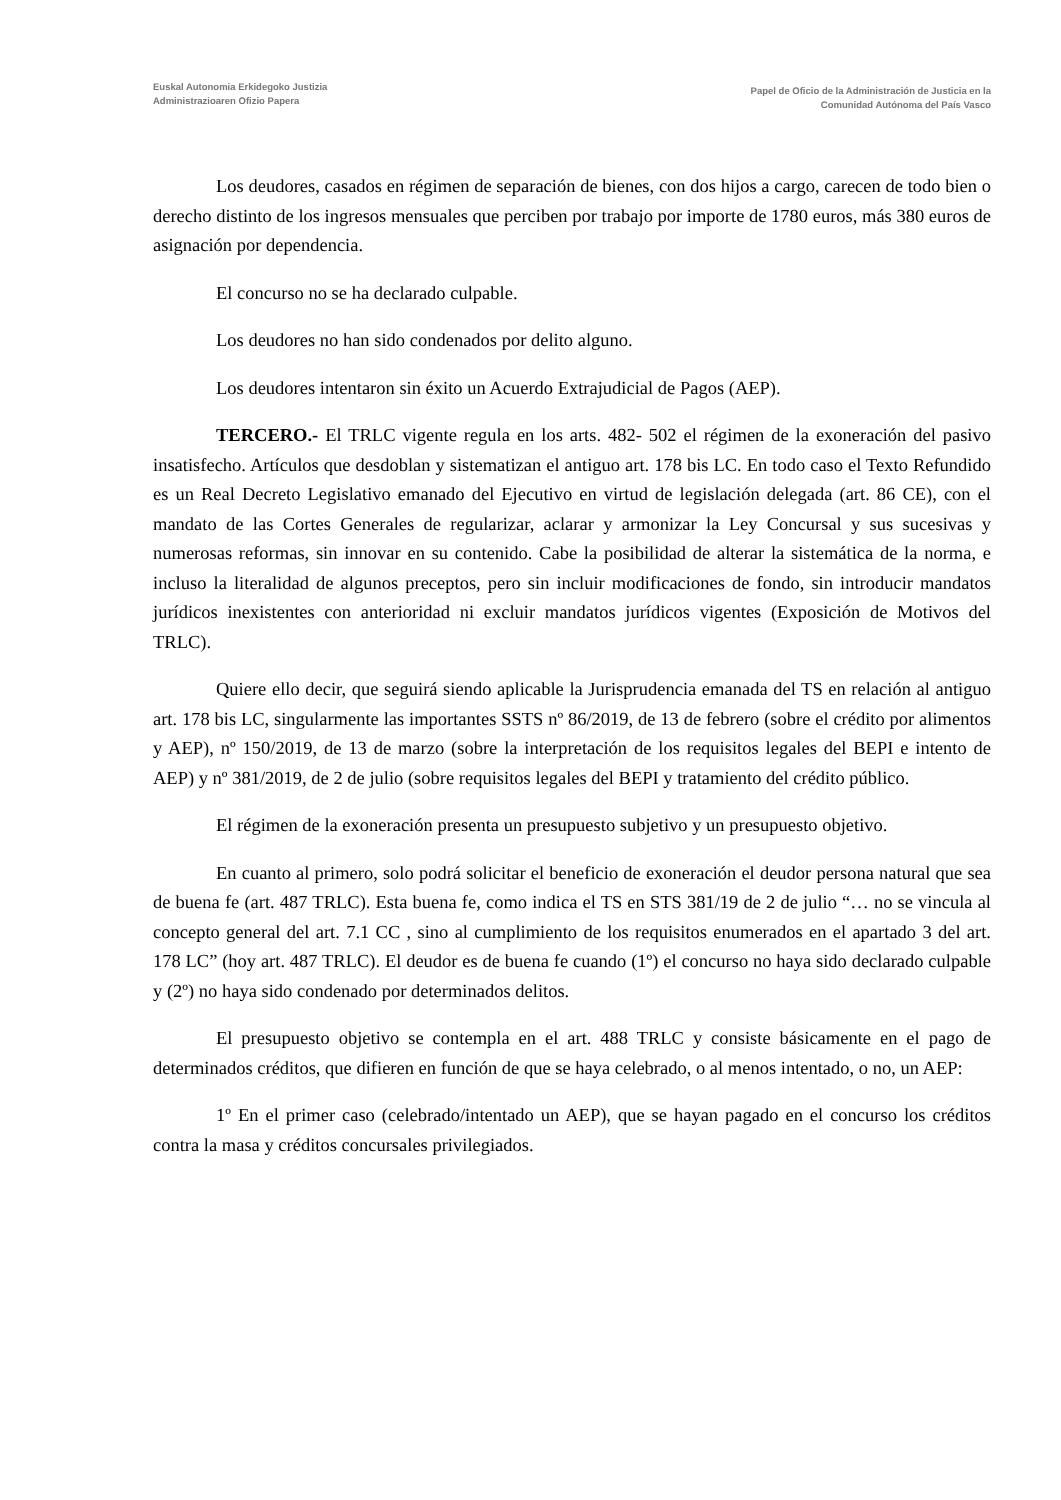Euskal Autonomia Erkidegoko Justizia
Administrazioaren Ofizio Papera
Papel de Oficio de la Administración de Justicia en la
Comunidad Autónoma del País Vasco
Los deudores, casados en régimen de separación de bienes, con dos hijos a cargo, carecen de todo bien o derecho distinto de los ingresos mensuales que perciben por trabajo por importe de 1780 euros, más 380 euros de asignación por dependencia.
El concurso no se ha declarado culpable.
Los deudores no han sido condenados por delito alguno.
Los deudores intentaron sin éxito un Acuerdo Extrajudicial de Pagos (AEP).
TERCERO.- El TRLC vigente regula en los arts. 482- 502 el régimen de la exoneración del pasivo insatisfecho. Artículos que desdoblan y sistematizan el antiguo art. 178 bis LC. En todo caso el Texto Refundido es un Real Decreto Legislativo emanado del Ejecutivo en virtud de legislación delegada (art. 86 CE), con el mandato de las Cortes Generales de regularizar, aclarar y armonizar la Ley Concursal y sus sucesivas y numerosas reformas, sin innovar en su contenido. Cabe la posibilidad de alterar la sistemática de la norma, e incluso la literalidad de algunos preceptos, pero sin incluir modificaciones de fondo, sin introducir mandatos jurídicos inexistentes con anterioridad ni excluir mandatos jurídicos vigentes (Exposición de Motivos del TRLC).
Quiere ello decir, que seguirá siendo aplicable la Jurisprudencia emanada del TS en relación al antiguo art. 178 bis LC, singularmente las importantes SSTS nº 86/2019, de 13 de febrero (sobre el crédito por alimentos y AEP), nº 150/2019, de 13 de marzo (sobre la interpretación de los requisitos legales del BEPI e intento de AEP) y nº 381/2019, de 2 de julio (sobre requisitos legales del BEPI y tratamiento del crédito público.
El régimen de la exoneración presenta un presupuesto subjetivo y un presupuesto objetivo.
En cuanto al primero, solo podrá solicitar el beneficio de exoneración el deudor persona natural que sea de buena fe (art. 487 TRLC). Esta buena fe, como indica el TS en STS 381/19 de 2 de julio “… no se vincula al concepto general del art. 7.1 CC , sino al cumplimiento de los requisitos enumerados en el apartado 3 del art. 178 LC” (hoy art. 487 TRLC). El deudor es de buena fe cuando (1º) el concurso no haya sido declarado culpable y (2º) no haya sido condenado por determinados delitos.
El presupuesto objetivo se contempla en el art. 488 TRLC y consiste básicamente en el pago de determinados créditos, que difieren en función de que se haya celebrado, o al menos intentado, o no, un AEP:
1º En el primer caso (celebrado/intentado un AEP), que se hayan pagado en el concurso los créditos contra la masa y créditos concursales privilegiados.